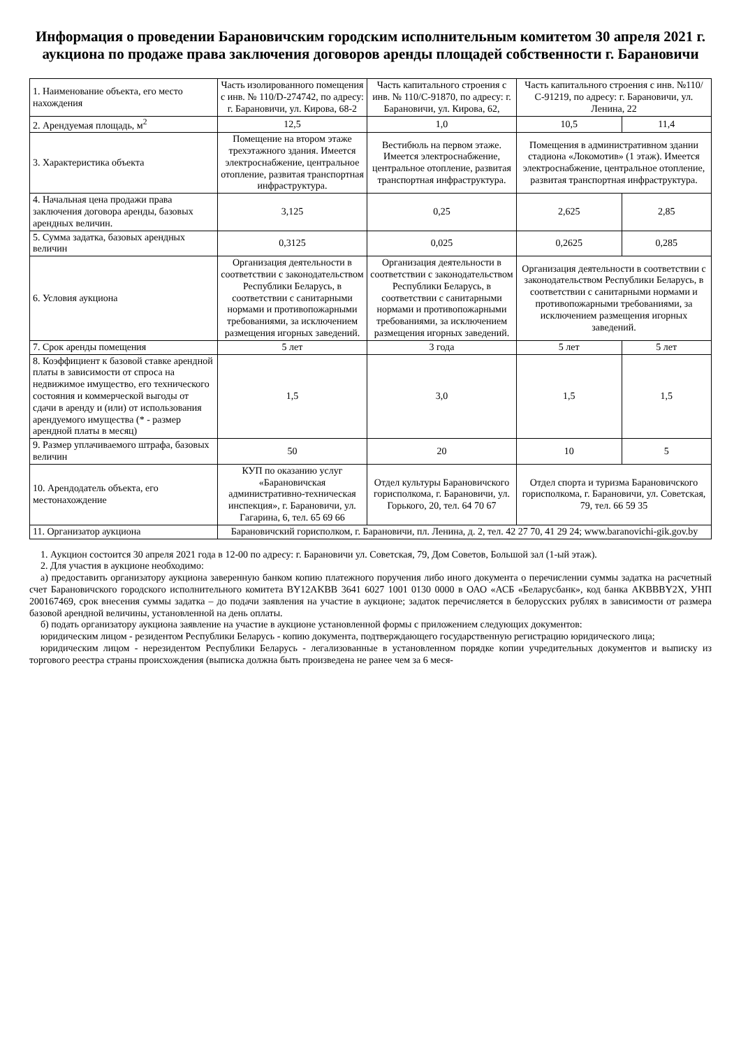Информация о проведении Барановичским городским исполнительным комитетом 30 апреля 2021 г. аукциона по продаже права заключения договоров аренды площадей собственности г. Барановичи
| 1. Наименование объекта, его место нахождения | Часть изолированного помещения с инв. № 110/D-274742, по адресу: г. Барановичи, ул. Кирова, 68-2 | Часть капитального строения с инв. № 110/С-91870, по адресу: г. Барановичи, ул. Кирова, 62, | Часть капитального строения с инв. №110/С-91219, по адресу: г. Барановичи, ул. Ленина, 22 | |
| 2. Арендуемая площадь, м<sup>2</sup> | 12,5 | 1,0 | 10,5 | 11,4 |
| 3. Характеристика объекта | Помещение на втором этаже трехэтажного здания. Имеется электроснабжение, центральное отопление, развитая транспортная инфраструктура. | Вестибюль на первом этаже. Имеется электроснабжение, центральное отопление, развитая транспортная инфраструктура. | Помещения в административном здании стадиона «Локомотив» (1 этаж). Имеется электроснабжение, центральное отопление, развитая транспортная инфраструктура. | |
| 4. Начальная цена продажи права заключения договора аренды, базовых арендных величин. | 3,125 | 0,25 | 2,625 | 2,85 |
| 5. Сумма задатка, базовых арендных величин | 0,3125 | 0,025 | 0,2625 | 0,285 |
| 6. Условия аукциона | Организация деятельности в соответствии с законодательством Республики Беларусь, в соответствии с санитарными нормами и противопожарными требованиями, за исключением размещения игорных заведений. | Организация деятельности в соответствии с законодательством Республики Беларусь, в соответствии с санитарными нормами и противопожарными требованиями, за исключением размещения игорных заведений. | Организация деятельности в соответствии с законодательством Республики Беларусь, в соответствии с санитарными нормами и противопожарными требованиями, за исключением размещения игорных заведений. | |
| 7. Срок аренды помещения | 5 лет | 3 года | 5 лет | 5 лет |
| 8. Коэффициент к базовой ставке арендной платы в зависимости от спроса на недвижимое имущество, его технического состояния и коммерческой выгоды от сдачи в аренду и (или) от использования арендуемого имущества (* - размер арендной платы в месяц) | 1,5 | 3,0 | 1,5 | 1,5 |
| 9. Размер уплачиваемого штрафа, базовых величин | 50 | 20 | 10 | 5 |
| 10. Арендодатель объекта, его местонахождение | КУП по оказанию услуг «Барановичская административно-техническая инспекция», г. Барановичи, ул. Гагарина, 6, тел. 65 69 66 | Отдел культуры Барановичского горисполкома, г. Барановичи, ул. Горького, 20, тел. 64 70 67 | Отдел спорта и туризма Барановичского горисполкома, г. Барановичи, ул. Советская, 79, тел. 66 59 35 | |
| 11. Организатор аукциона | Барановичский горисполком, г. Барановичи, пл. Ленина, д. 2, тел. 42 27 70, 41 29 24; www.baranovichi-gik.gov.by | | | |
1. Аукцион состоится 30 апреля 2021 года в 12-00 по адресу: г. Барановичи ул. Советская, 79, Дом Советов, Большой зал (1-ый этаж).
2. Для участия в аукционе необходимо:
а) предоставить организатору аукциона заверенную банком копию платежного поручения либо иного документа о перечислении суммы задатка на расчетный счет Барановичского городского исполнительного комитета BY12AKBB 3641 6027 1001 0130 0000 в ОАО «АСБ «Беларусбанк», код банка AKBBBY2X, УНП 200167469, срок внесения суммы задатка – до подачи заявления на участие в аукционе; задаток перечисляется в белорусских рублях в зависимости от размера базовой арендной величины, установленной на день оплаты.
б) подать организатору аукциона заявление на участие в аукционе установленной формы с приложением следующих документов:
юридическим лицом - резидентом Республики Беларусь - копию документа, подтверждающего государственную регистрацию юридического лица;
юридическим лицом - нерезидентом Республики Беларусь - легализованные в установленном порядке копии учредительных документов и выписку из торгового реестра страны происхождения (выписка должна быть произведена не ранее чем за 6 меся-